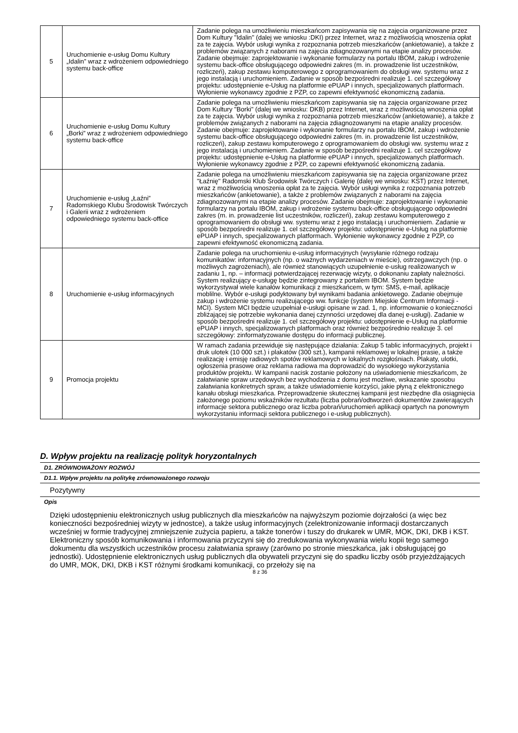| 5 | Uruchomienie e-usług Domu Kultury „Idalin” wraz z wdrożeniem odpowiedniego systemu back-office | Zadanie polega na umożliwieniu mieszkańcom zapisywania się na zajęcia organizowane przez Dom Kultury "Idalin" (dalej we wniosku :DKI) przez Internet, wraz z możliwością wnoszenia opłat za te zajęcia. Wybór usługi wynika z rozpoznania potrzeb mieszkańców (ankietowanie), a także z problemów związanych z naborami na zajęcia zdiagnozowanymi na etapie analizy procesów. Zadanie obejmuje: zaprojektowanie i wykonanie formularzy na portalu IBOM, zakup i wdrożenie systemu back-office obsługującego odpowiedni zakres (m. in. prowadzenie list uczestników, rozliczeń), zakup zestawu komputerowego z oprogramowaniem do obsługi ww. systemu wraz z jego instalacją i uruchomieniem. Zadanie w sposób bezpośredni realizuje 1. cel szczegółowy projektu: udostępnienie e-Usług na platformie ePUAP i innych, specjalizowanych platformach. Wyłonienie wykonawcy zgodnie z PZP, co zapewni efektywność ekonomiczną zadania. |
| 6 | Uruchomienie e-usług Domu Kultury „Borki” wraz z wdrożeniem odpowiedniego systemu back-office | Zadanie polega na umożliwieniu mieszkańcom zapisywania się na zajęcia organizowane przez Dom Kultury "Borki" (dalej we wniosku: DKB) przez Internet, wraz z możliwością wnoszenia opłat za te zajęcia. Wybór usługi wynika z rozpoznania potrzeb mieszkańców (ankietowanie), a także z problemów związanych z naborami na zajęcia zdiagnozowanymi na etapie analizy procesów. Zadanie obejmuje: zaprojektowanie i wykonanie formularzy na portalu IBOM, zakup i wdrożenie systemu back-office obsługującego odpowiedni zakres (m. in. prowadzenie list uczestników, rozliczeń), zakup zestawu komputerowego z oprogramowaniem do obsługi ww. systemu wraz z jego instalacją i uruchomieniem. Zadanie w sposób bezpośredni realizuje 1. cel szczegółowy projektu: udostępnienie e-Usług na platformie ePUAP i innych, specjalizowanych platformach. Wyłonienie wykonawcy zgodnie z PZP, co zapewni efektywność ekonomiczną zadania. |
| 7 | Uruchomienie e-usług „Łaźni” Radomskiego Klubu Środowisk Twórczych i Galerii wraz z wdrożeniem odpowiedniego systemu back-office | Zadanie polega na umożliwieniu mieszkańcom zapisywania się na zajęcia organizowane przez "Łaźnię" Radomski Klub Środowisk Twórczych i Galerię (dalej we wniosku: KST) przez Internet, wraz z możliwością wnoszenia opłat za te zajęcia. Wybór usługi wynika z rozpoznania potrzeb mieszkańców (ankietowanie), a także z problemów związanych z naborami na zajęcia zdiagnozowanymi na etapie analizy procesów. Zadanie obejmuje: zaprojektowanie i wykonanie formularzy na portalu IBOM, zakup i wdrożenie systemu back-office obsługującego odpowiedni zakres (m. in. prowadzenie list uczestników, rozliczeń), zakup zestawu komputerowego z oprogramowaniem do obsługi ww. systemu wraz z jego instalacją i uruchomieniem. Zadanie w sposób bezpośredni realizuje 1. cel szczegółowy projektu: udostępnienie e-Usług na platformie ePUAP i innych, specjalizowanych platformach. Wyłonienie wykonawcy zgodnie z PZP, co zapewni efektywność ekonomiczną zadania. |
| 8 | Uruchomienie e-usług informacyjnych | Zadanie polega na uruchomieniu e-usług informacyjnych (wysyłanie różnego rodzaju komunikatów: informacyjnych (np. o ważnych wydarzeniach w mieście), ostrzegawczych (np. o możliwych zagrożeniach), ale również stanowiących uzupełnienie e-usług realizowanych w zadaniu 1, np. – informacji potwierdzającej rezerwację wizyty, o dokonaniu zapłaty należności. System realizujący e-usługę będzie zintegrowany z portalem IBOM. System będzie wykorzystywał wiele kanałów komunikacji z mieszkańcem, w tym: SMS, e-mail, aplikacje moblilne. Wybór e-usługi podyktowany był wynikami badania ankietowego. Zadanie obejmuje zakup i wdrożenie systemu realizującego ww. funkcje (system Miejskie Centrum Informacji - MCI). System MCI będzie uzupełniał e-usługi opisane w zad. 1, np. informowanie o konieczności zbliżającej się potrzebie wykonania danej czynności urzędowej dla danej e-usługi). Zadanie w sposób bezpośredni realizuje 1. cel szczegółowy projektu: udostępnienie e-Usług na platformie ePUAP i innych, specjalizowanych platformach oraz również bezpośrednio realizuje 3. cel szczegółowy: zinformatyzowanie dostępu do informacji publicznej. |
| 9 | Promocja projektu | W ramach zadania przewiduje się następujące działania: Zakup 5 tablic informacyjnych, projekt i druk ulotek (10 000 szt.) i plakatów (300 szt.), kampanii reklamowej w lokalnej prasie, a także realizację i emisję radiowych spotów reklamowych w lokalnych rozgłośniach. Plakaty, ulotki, ogłoszenia prasowe oraz reklama radiowa ma doprowadzić do wysokiego wykorzystania produktów projektu. W kampanii nacisk zostanie położony na uświadomienie mieszkańcom, że załatwianie spraw urzędowych bez wychodzenia z domu jest możliwe, wskazanie sposobu załatwiania konkretnych spraw, a także uświadomienie korzyści, jakie płyną z elektronicznego kanału obsługi mieszkańca. Przeprowadzenie skutecznej kampanii jest niezbędne dla osiągnięcia założonego poziomu wskaźników rezultatu (liczba pobrań/odtworzeń dokumentów zawierających informacje sektora publicznego oraz liczba pobrań/uruchomień aplikacji opartych na ponownym wykorzystaniu informacji sektora publicznego i e-usług publicznych). |
D. Wpływ projektu na realizację polityk horyzontalnych
D1. ZRÓWNOWAŻONY ROZWÓJ
D1.1. Wpływ projektu na politykę zrównoważonego rozwoju
Pozytywny
Opis
Dzięki udostępnieniu elektronicznych usług publicznych dla mieszkańców na najwyższym poziomie dojrzałości (a więc bez konieczności bezpośredniej wizyty w jednostce), a także usług informacyjnych (zelektronizowanie informacji dostarczanych wcześniej w formie tradycyjnej zmniejszenie zużycia papieru, a także tonerów i tuszy do drukarek w UMR, MOK, DKI, DKB i KST. Elektroniczny sposób komunikowania i informowania przyczyni się do zredukowania wykonywania wielu kopii tego samego dokumentu dla wszystkich uczestników procesu załatwiania sprawy (zarówno po stronie mieszkańca, jak i obsługującej go jednostki). Udostępnienie elektronicznych usług publicznych dla obywateli przyczyni się do spadku liczby osób przyjeżdżających do UMR, MOK, DKI, DKB i KST różnymi środkami komunikacji, co przełoży się na
8 z 36